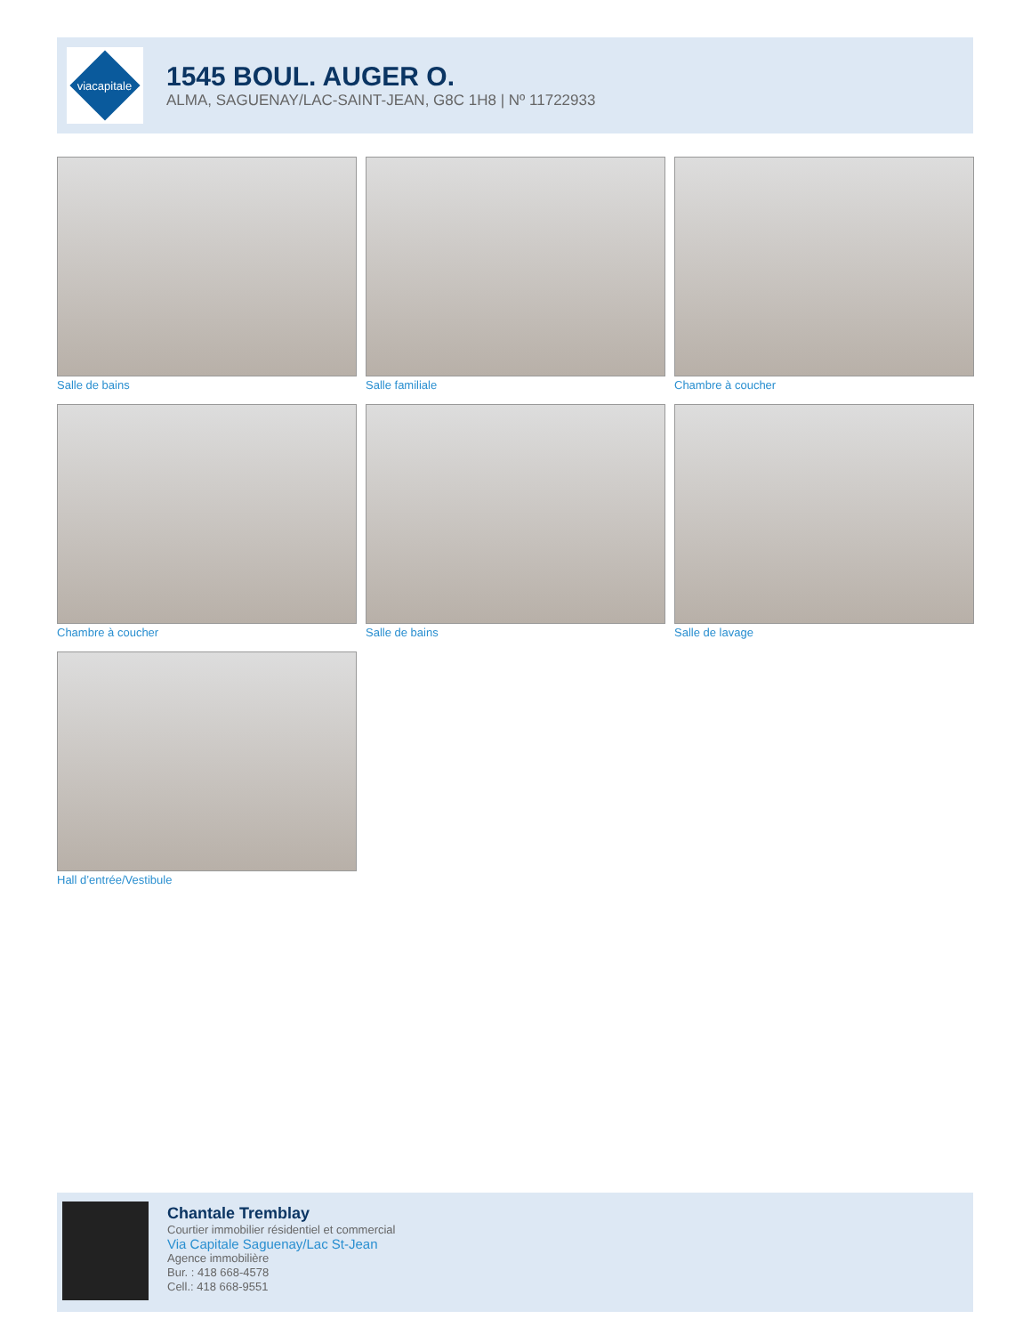viacapitale
1545 BOUL. AUGER O.
ALMA, SAGUENAY/LAC-SAINT-JEAN, G8C 1H8 | Nº 11722933
Salle de bains
Salle familiale
Chambre à coucher
Chambre à coucher
Salle de bains
Salle de lavage
Hall d’entrée/Vestibule
Chantale Tremblay
Courtier immobilier résidentiel et commercial
Via Capitale Saguenay/Lac St-Jean
Agence immobilière
Bur. : 418 668-4578
Cell.: 418 668-9551